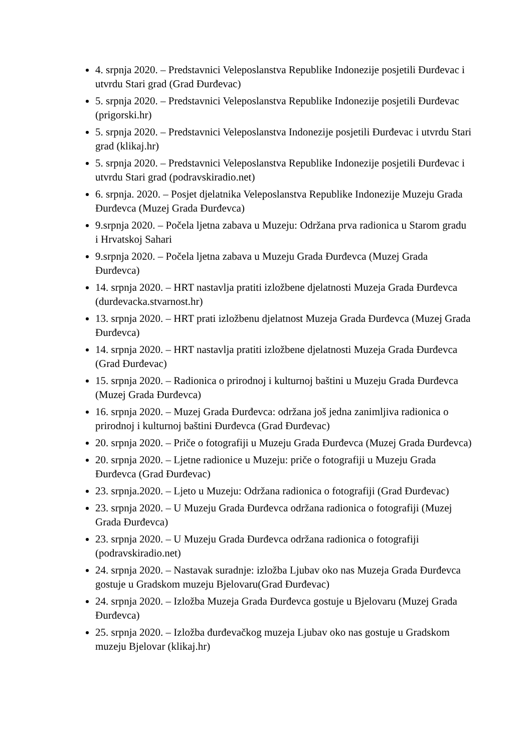4. srpnja 2020. – Predstavnici Veleposlanstva Republike Indonezije posjetili Đurđevac i utvrdu Stari grad (Grad Đurđevac)
5. srpnja 2020. – Predstavnici Veleposlanstva Republike Indonezije posjetili Đurđevac (prigorski.hr)
5. srpnja 2020. – Predstavnici Veleposlanstva Indonezije posjetili Đurđevac i utvrdu Stari grad (klikaj.hr)
5. srpnja 2020. – Predstavnici Veleposlanstva Republike Indonezije posjetili Đurđevac i utvrdu Stari grad (podravskiradio.net)
6. srpnja. 2020. – Posjet djelatnika Veleposlanstva Republike Indonezije Muzeju Grada Đurđevca (Muzej Grada Đurđevca)
9.srpnja 2020. – Počela ljetna zabava u Muzeju: Održana prva radionica u Starom gradu i Hrvatskoj Sahari
9.srpnja 2020. – Počela ljetna zabava u Muzeju Grada Đurđevca (Muzej Grada Đurđevca)
14. srpnja 2020. – HRT nastavlja pratiti izložbene djelatnosti Muzeja Grada Đurđevca (durdevacka.stvarnost.hr)
13. srpnja 2020. – HRT prati izložbenu djelatnost Muzeja Grada Đurđevca (Muzej Grada Đurđevca)
14. srpnja 2020. – HRT nastavlja pratiti izložbene djelatnosti Muzeja Grada Đurđevca (Grad Đurđevac)
15. srpnja 2020. – Radionica o prirodnoj i kulturnoj baštini u Muzeju Grada Đurđevca (Muzej Grada Đurđevca)
16. srpnja 2020. – Muzej Grada Đurđevca: održana još jedna zanimljiva radionica o prirodnoj i kulturnoj baštini Đurđevca (Grad Đurđevac)
20. srpnja 2020. – Priče o fotografiji u Muzeju Grada Đurđevca (Muzej Grada Đurđevca)
20. srpnja 2020. – Ljetne radionice u Muzeju: priče o fotografiji u Muzeju Grada Đurđevca (Grad Đurđevac)
23. srpnja.2020. – Ljeto u Muzeju: Održana radionica o fotografiji (Grad Đurđevac)
23. srpnja 2020. – U Muzeju Grada Đurđevca održana radionica o fotografiji (Muzej Grada Đurđevca)
23. srpnja 2020. – U Muzeju Grada Đurđevca održana radionica o fotografiji (podravskiradio.net)
24. srpnja 2020. – Nastavak suradnje: izložba Ljubav oko nas Muzeja Grada Đurđevca gostuje u Gradskom muzeju Bjelovaru(Grad Đurđevac)
24. srpnja 2020. – Izložba Muzeja Grada Đurđevca gostuje u Bjelovaru (Muzej Grada Đurđevca)
25. srpnja 2020. – Izložba đurđevačkog muzeja Ljubav oko nas gostuje u Gradskom muzeju Bjelovar (klikaj.hr)